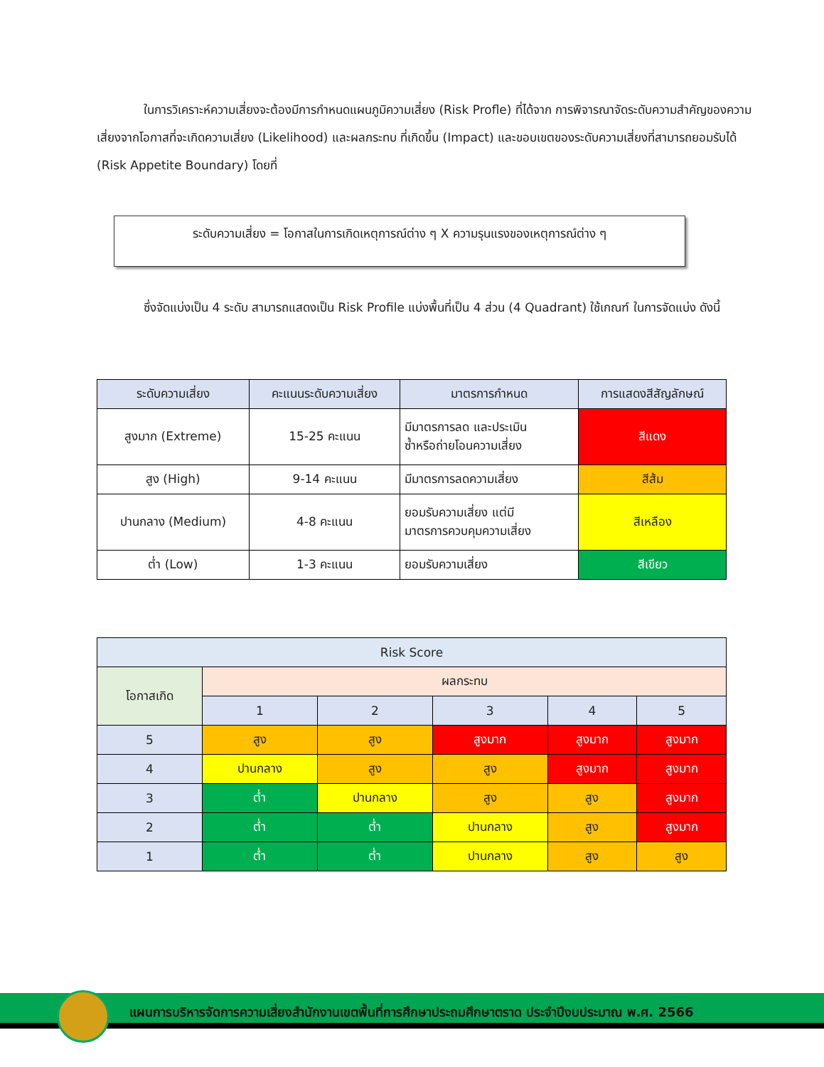ในการวิเคราะห์ความเสี่ยงจะต้องมีการกำหนดแผนภูมิความเสี่ยง (Risk Profle) ที่ได้จาก การพิจารณาจัดระดับความสำคัญของความเสี่ยงจากโอกาสที่จะเกิดความเสี่ยง (Likelihood) และผลกระทบ ที่เกิดขึ้น (Impact) และขอบเขตของระดับความเสี่ยงที่สามารถยอมรับได้ (Risk Appetite Boundary) โดยที่
ระดับความเสี่ยง = โอกาสในการเกิดเหตุการณ์ต่าง ๆ X ความรุนแรงของเหตุการณ์ต่าง ๆ
ซึ่งจัดแบ่งเป็น 4 ระดับ สามารถแสดงเป็น Risk Profile แบ่งพื้นที่เป็น 4 ส่วน (4 Quadrant) ใช้เกณฑ์ ในการจัดแบ่ง ดังนี้
| ระดับความเสี่ยง | คะแนนระดับความเสี่ยง | มาตรการกำหนด | การแสดงสีสัญลักษณ์ |
| --- | --- | --- | --- |
| สูงมาก (Extreme) | 15-25 คะแนน | มีมาตรการลด และประเมิน ซ้ำหรือถ่ายโอนความเสี่ยง | สีแดง |
| สูง (High) | 9-14 คะแนน | มีมาตรการลดความเสี่ยง | สีส้ม |
| ปานกลาง (Medium) | 4-8 คะแนน | ยอมรับความเสี่ยง แต่มี มาตรการควบคุมความเสี่ยง | สีเหลือง |
| ต่ำ (Low) | 1-3 คะแนน | ยอมรับความเสี่ยง | สีเขียว |
| Risk Score | | | | | |
| --- | --- | --- | --- | --- | --- |
| โอกาสเกิด | ผลกระทบ | | | | |
| | 1 | 2 | 3 | 4 | 5 |
| 5 | สูง | สูง | สูงมาก | สูงมาก | สูงมาก |
| 4 | ปานกลาง | สูง | สูง | สูงมาก | สูงมาก |
| 3 | ต่ำ | ปานกลาง | สูง | สูง | สูงมาก |
| 2 | ต่ำ | ต่ำ | ปานกลาง | สูง | สูงมาก |
| 1 | ต่ำ | ต่ำ | ปานกลาง | สูง | สูง |
แผนการบริหารจัดการความเสี่ยงสำนักงานเขตพื้นที่การศึกษาประถมศึกษาตราด ประจำปีงบประมาณ พ.ศ. 2566